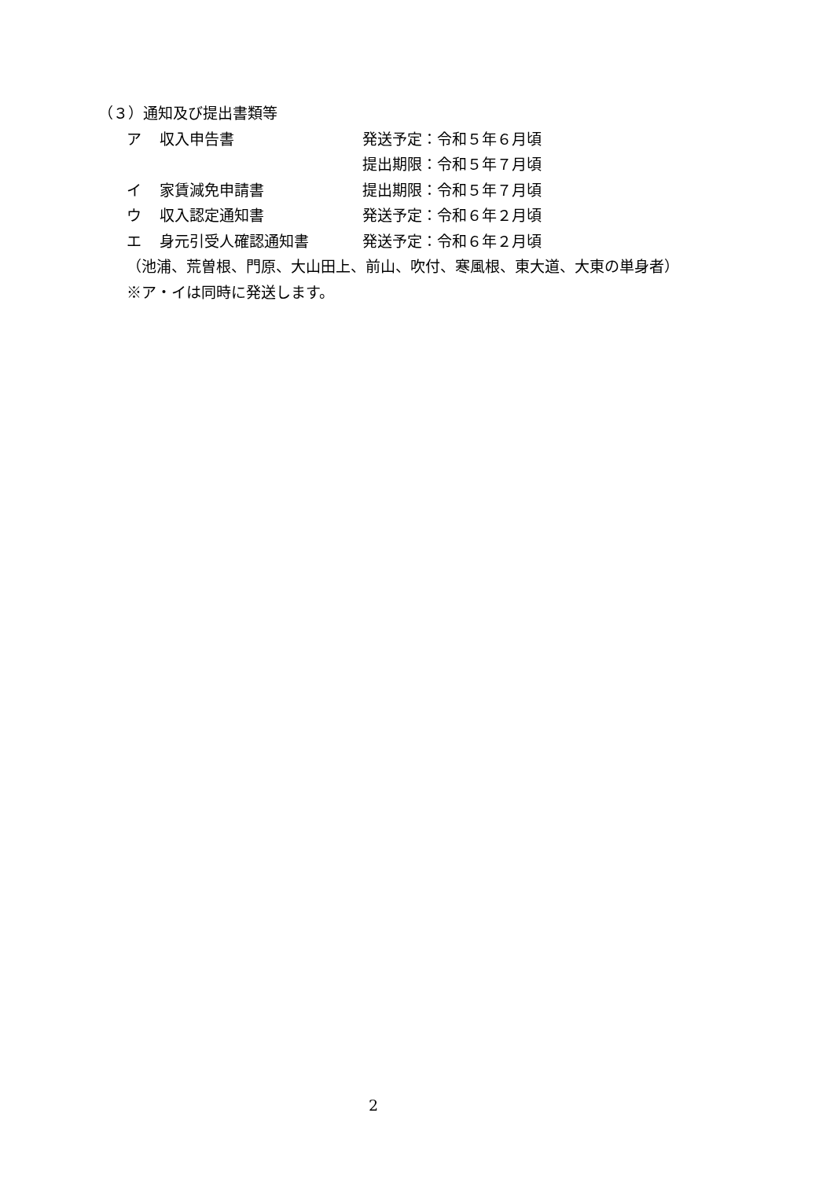（３）通知及び提出書類等
ア 収入申告書 発送予定：令和５年６月頃
提出期限：令和５年７月頃
イ 家賃減免申請書 提出期限：令和５年７月頃
ウ 収入認定通知書 発送予定：令和６年２月頃
エ 身元引受人確認通知書 発送予定：令和６年２月頃
（池浦、荒曽根、門原、大山田上、前山、吹付、寒風根、東大道、大東の単身者）
※ア・イは同時に発送します。
2